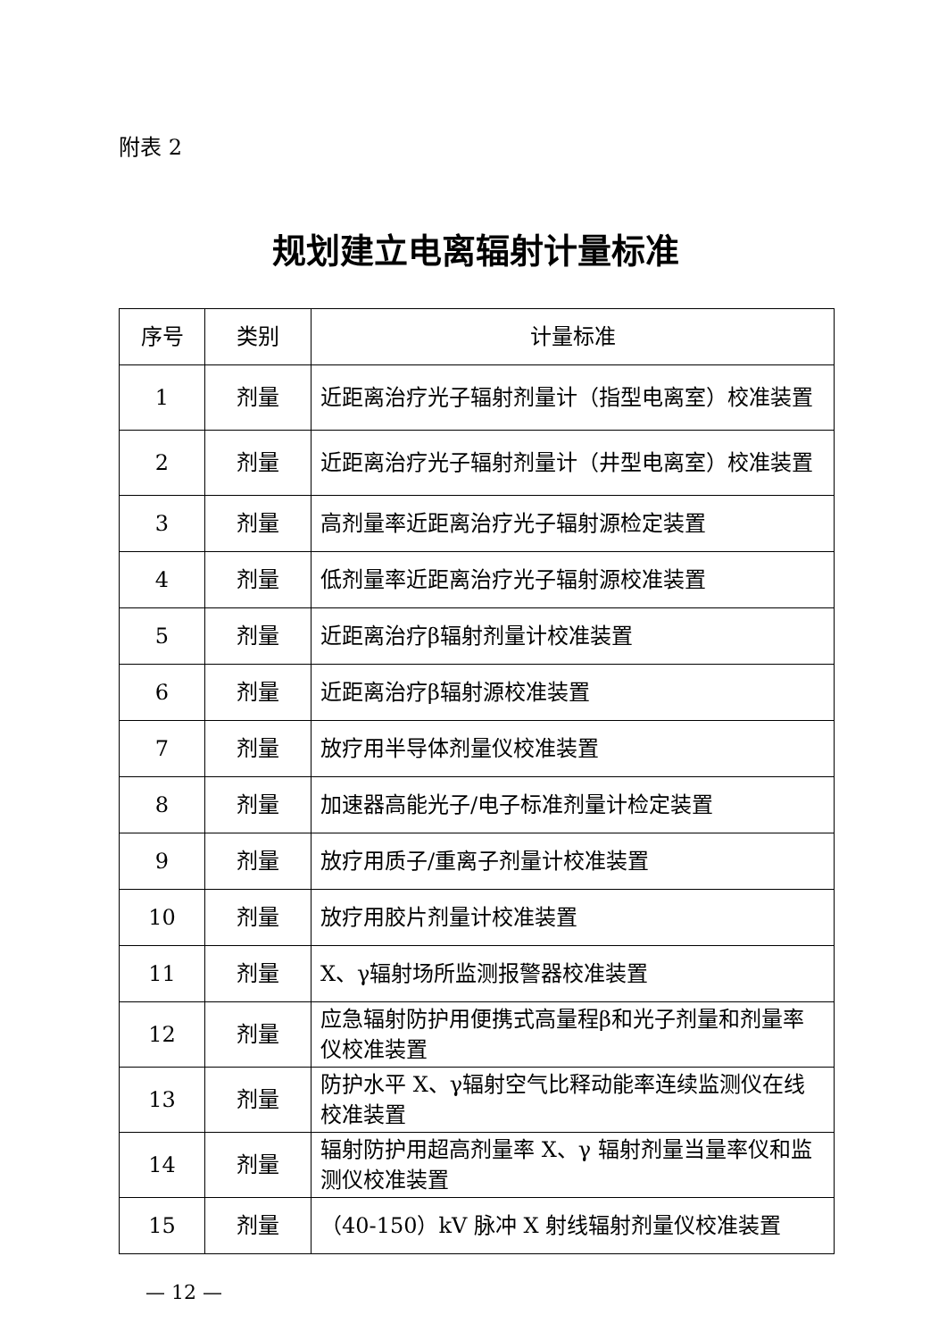附表 2
规划建立电离辐射计量标准
| 序号 | 类别 | 计量标准 |
| --- | --- | --- |
| 1 | 剂量 | 近距离治疗光子辐射剂量计（指型电离室）校准装置 |
| 2 | 剂量 | 近距离治疗光子辐射剂量计（井型电离室）校准装置 |
| 3 | 剂量 | 高剂量率近距离治疗光子辐射源检定装置 |
| 4 | 剂量 | 低剂量率近距离治疗光子辐射源校准装置 |
| 5 | 剂量 | 近距离治疗β辐射剂量计校准装置 |
| 6 | 剂量 | 近距离治疗β辐射源校准装置 |
| 7 | 剂量 | 放疗用半导体剂量仪校准装置 |
| 8 | 剂量 | 加速器高能光子/电子标准剂量计检定装置 |
| 9 | 剂量 | 放疗用质子/重离子剂量计校准装置 |
| 10 | 剂量 | 放疗用胶片剂量计校准装置 |
| 11 | 剂量 | X、γ辐射场所监测报警器校准装置 |
| 12 | 剂量 | 应急辐射防护用便携式高量程β和光子剂量和剂量率仪校准装置 |
| 13 | 剂量 | 防护水平 X、γ辐射空气比释动能率连续监测仪在线校准装置 |
| 14 | 剂量 | 辐射防护用超高剂量率 X、γ 辐射剂量当量率仪和监测仪校准装置 |
| 15 | 剂量 | （40-150）kV 脉冲 X 射线辐射剂量仪校准装置 |
— 12 —